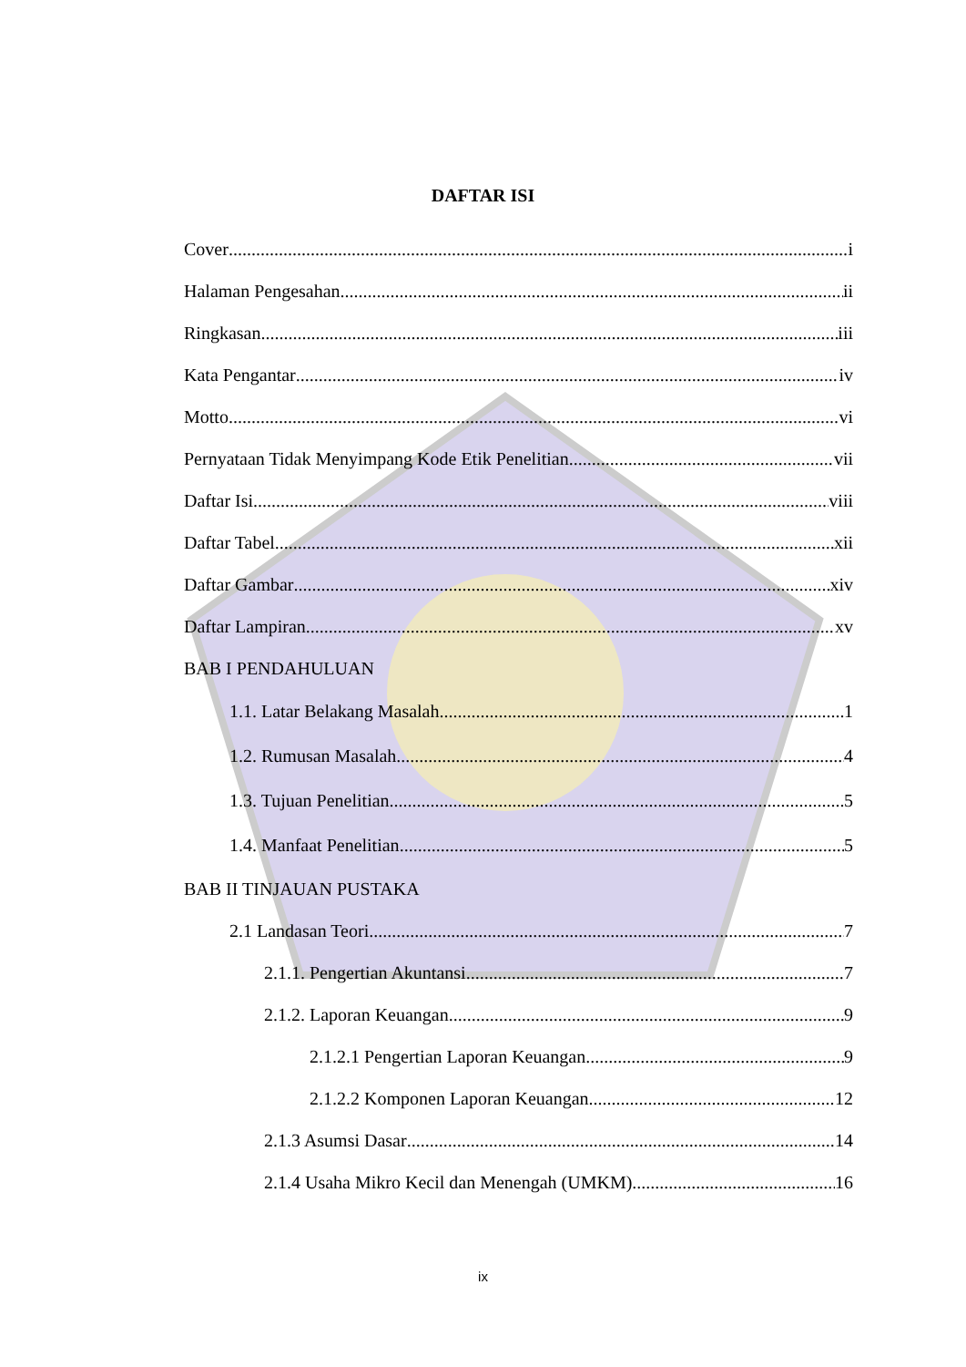DAFTAR ISI
Cover i
Halaman Pengesahan ii
Ringkasan iii
Kata Pengantar iv
Motto vi
Pernyataan Tidak Menyimpang Kode Etik Penelitian vii
Daftar Isi viii
Daftar Tabel xii
Daftar Gambar xiv
Daftar Lampiran xv
BAB I PENDAHULUAN
1.1. Latar Belakang Masalah 1
1.2. Rumusan Masalah 4
1.3. Tujuan Penelitian 5
1.4. Manfaat Penelitian 5
BAB II TINJAUAN PUSTAKA
2.1 Landasan Teori 7
2.1.1. Pengertian Akuntansi 7
2.1.2. Laporan Keuangan 9
2.1.2.1 Pengertian Laporan Keuangan 9
2.1.2.2 Komponen Laporan Keuangan 12
2.1.3 Asumsi Dasar 14
2.1.4 Usaha Mikro Kecil dan Menengah (UMKM) 16
ix